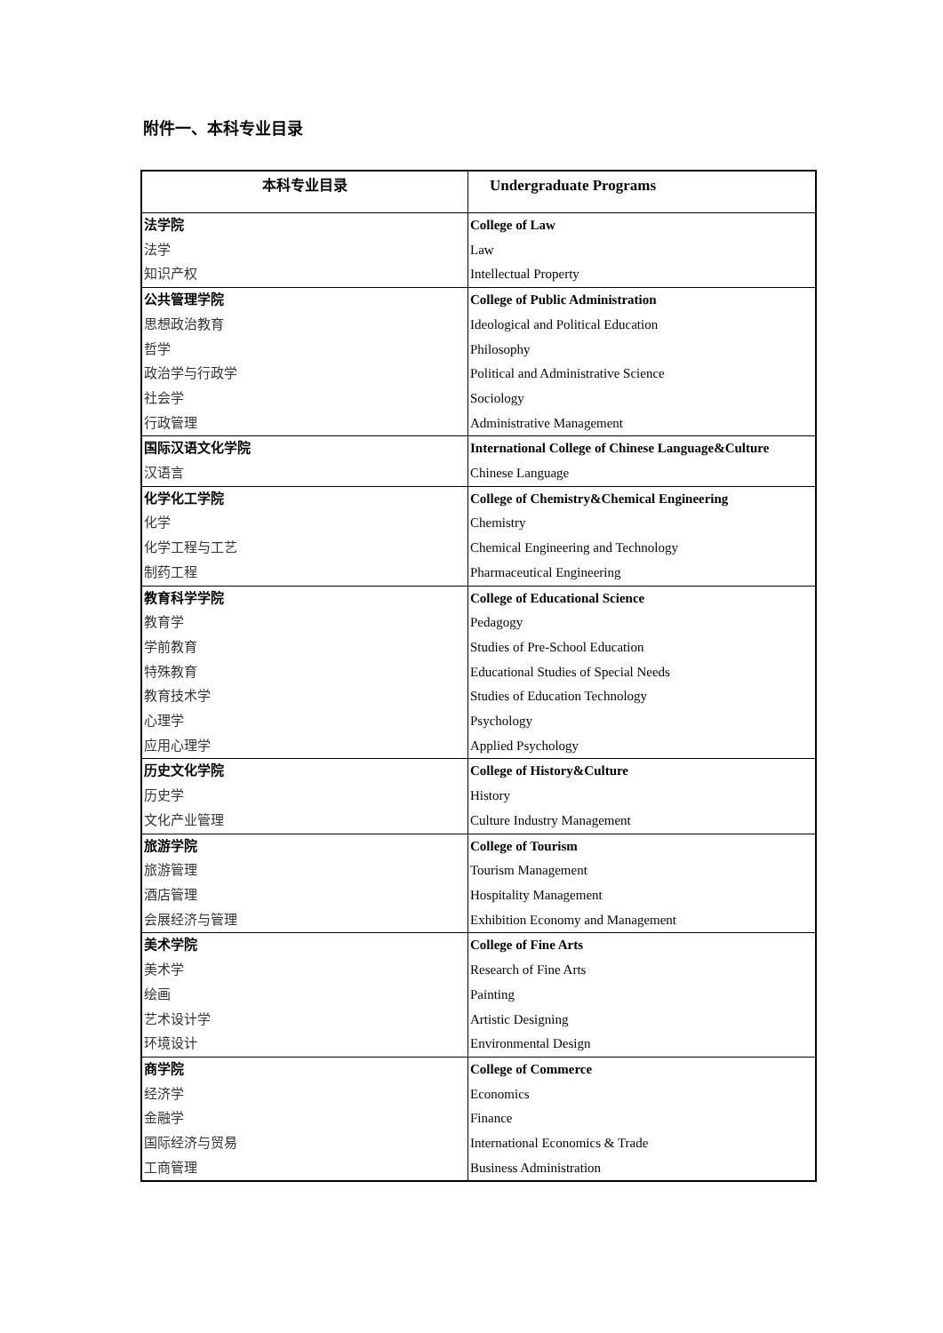附件一、本科专业目录
| 本科专业目录 | Undergraduate Programs |
| --- | --- |
| 法学院 | College of Law |
| 法学 | Law |
| 知识产权 | Intellectual Property |
| 公共管理学院 | College of Public Administration |
| 思想政治教育 | Ideological and Political Education |
| 哲学 | Philosophy |
| 政治学与行政学 | Political and Administrative Science |
| 社会学 | Sociology |
| 行政管理 | Administrative Management |
| 国际汉语文化学院 | International College of Chinese Language&Culture |
| 汉语言 | Chinese Language |
| 化学化工学院 | College of Chemistry&Chemical Engineering |
| 化学 | Chemistry |
| 化学工程与工艺 | Chemical Engineering and Technology |
| 制药工程 | Pharmaceutical Engineering |
| 教育科学学院 | College of Educational Science |
| 教育学 | Pedagogy |
| 学前教育 | Studies of Pre-School Education |
| 特殊教育 | Educational Studies of Special Needs |
| 教育技术学 | Studies of Education Technology |
| 心理学 | Psychology |
| 应用心理学 | Applied Psychology |
| 历史文化学院 | College of History&Culture |
| 历史学 | History |
| 文化产业管理 | Culture Industry Management |
| 旅游学院 | College of Tourism |
| 旅游管理 | Tourism Management |
| 酒店管理 | Hospitality Management |
| 会展经济与管理 | Exhibition Economy and Management |
| 美术学院 | College of Fine Arts |
| 美术学 | Research of Fine Arts |
| 绘画 | Painting |
| 艺术设计学 | Artistic Designing |
| 环境设计 | Environmental Design |
| 商学院 | College of Commerce |
| 经济学 | Economics |
| 金融学 | Finance |
| 国际经济与贸易 | International Economics & Trade |
| 工商管理 | Business Administration |